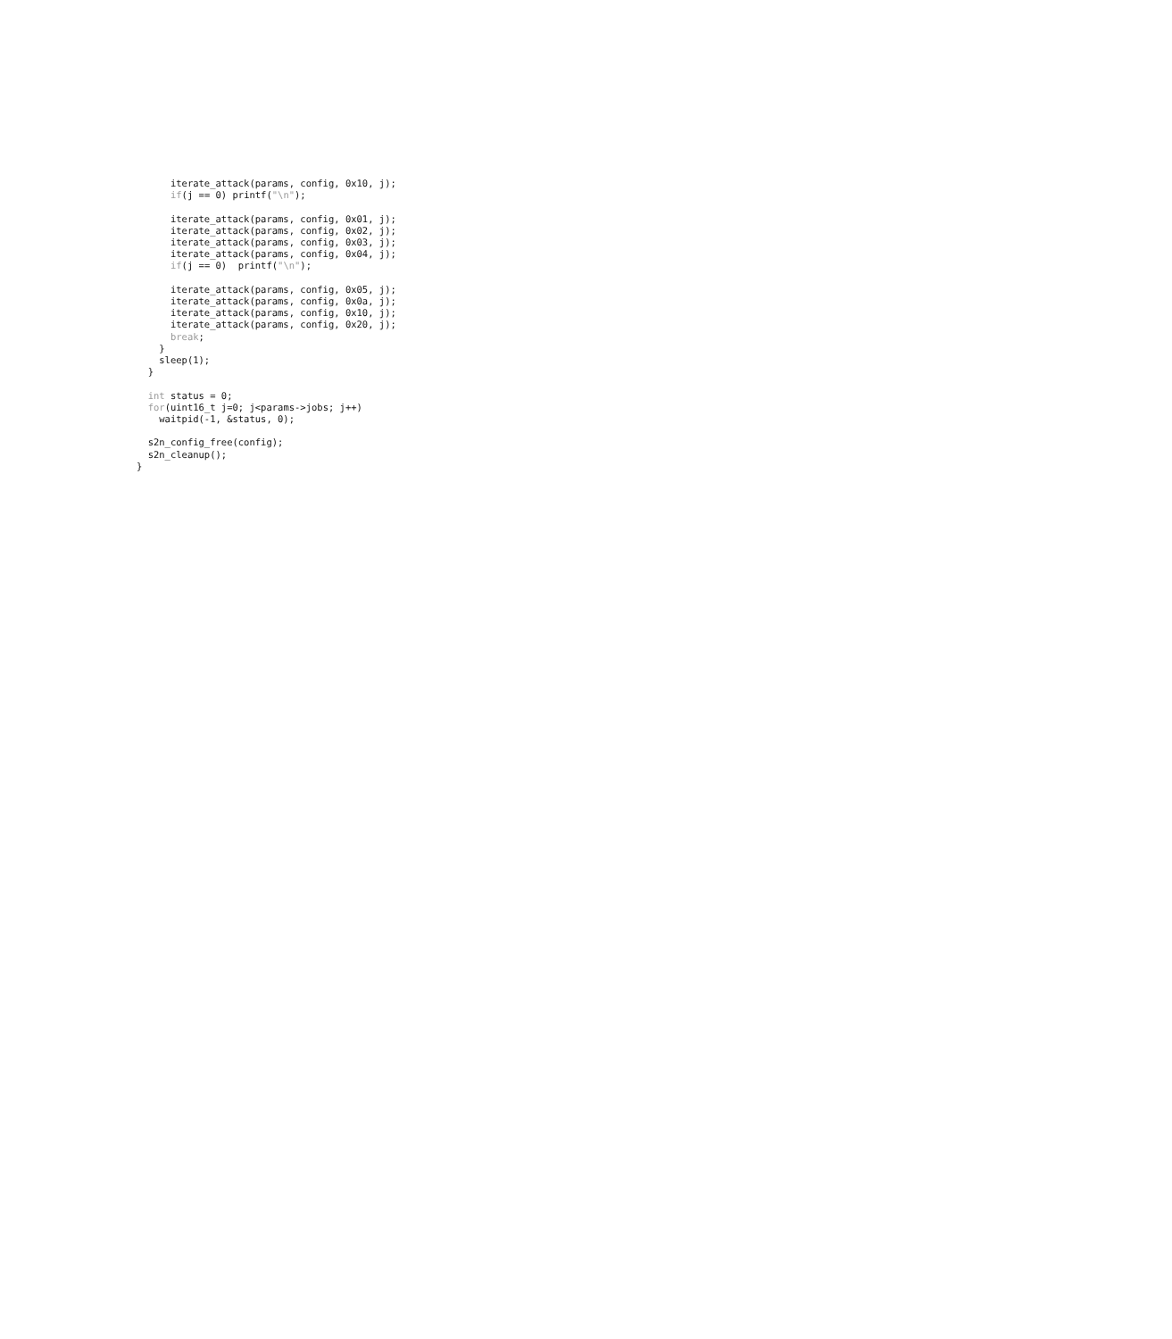iterate_attack(params, config, 0x10, j);
      if(j == 0) printf("\n");

      iterate_attack(params, config, 0x01, j);
      iterate_attack(params, config, 0x02, j);
      iterate_attack(params, config, 0x03, j);
      iterate_attack(params, config, 0x04, j);
      if(j == 0)  printf("\n");

      iterate_attack(params, config, 0x05, j);
      iterate_attack(params, config, 0x0a, j);
      iterate_attack(params, config, 0x10, j);
      iterate_attack(params, config, 0x20, j);
      break;
    }
    sleep(1);
  }

  int status = 0;
  for(uint16_t j=0; j<params->jobs; j++)
    waitpid(-1, &status, 0);

  s2n_config_free(config);
  s2n_cleanup();
}